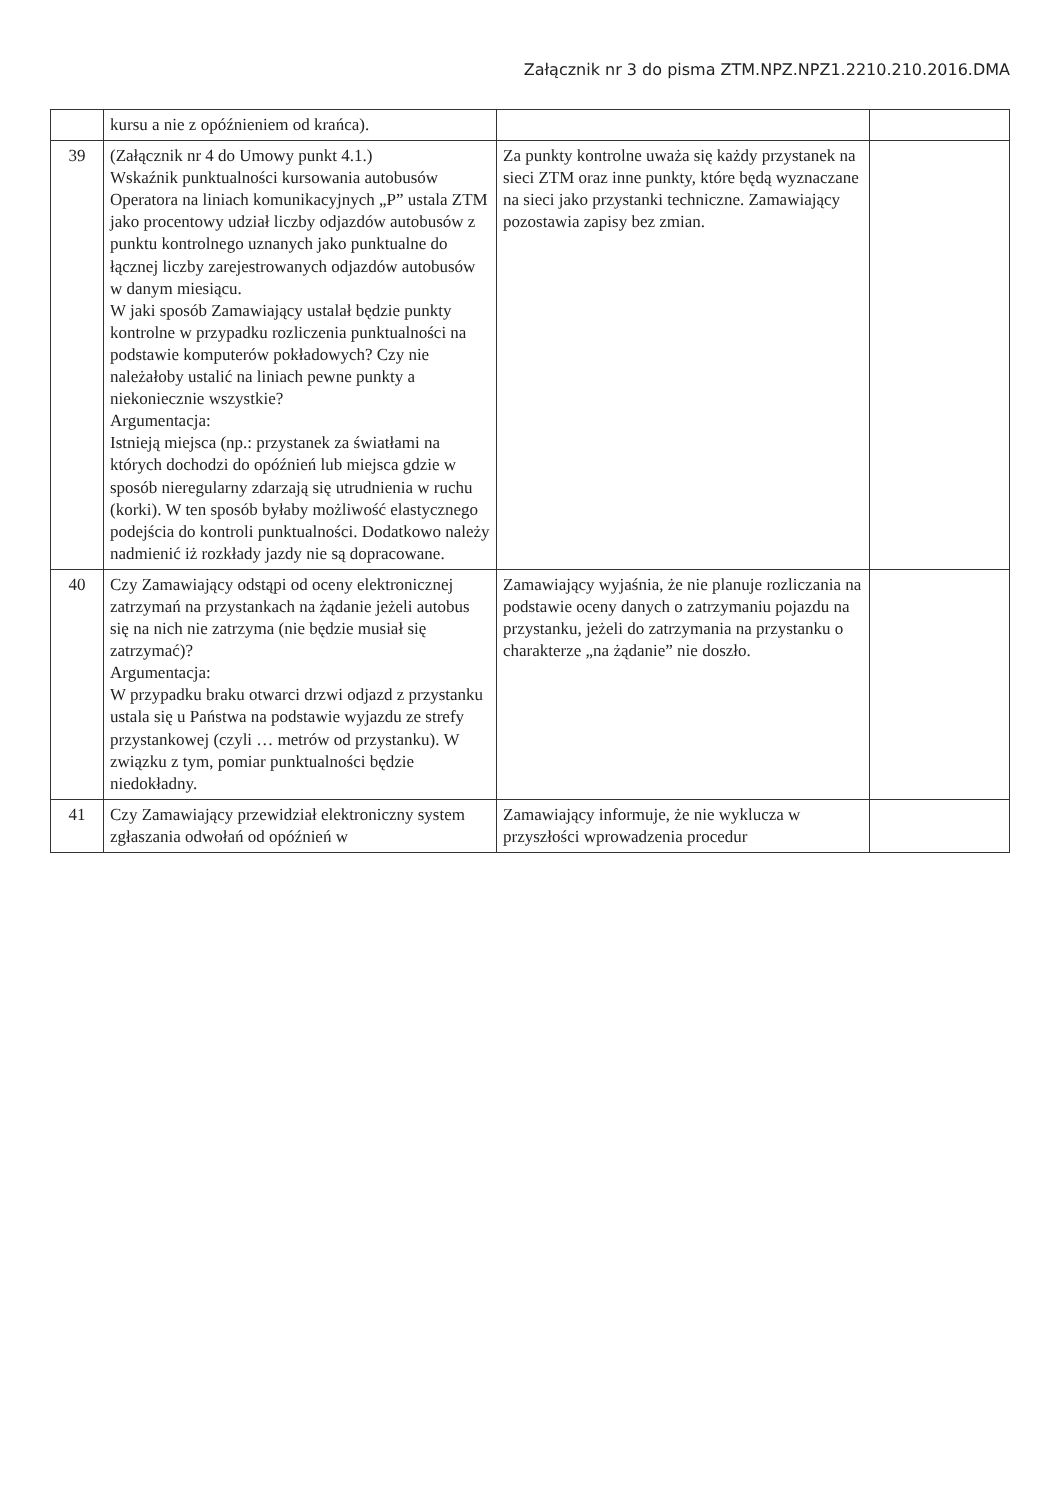Załącznik nr 3 do pisma ZTM.NPZ.NPZ1.2210.210.2016.DMA
| | kursu a nie z opóźnieniem od krańca). | | |
| 39 | (Załącznik nr 4 do Umowy punkt 4.1.) Wskaźnik punktualności kursowania autobusów Operatora na liniach komunikacyjnych „P” ustala ZTM jako procentowy udział liczby odjazdów autobusów z punktu kontrolnego uznanych jako punktualne do łącznej liczby zarejestrowanych odjazdów autobusów w danym miesiącu. W jaki sposób Zamawiający ustalał będzie punkty kontrolne w przypadku rozliczenia punktualności na podstawie komputerów pokładowych? Czy nie należałoby ustalić na liniach pewne punkty a niekoniecznie wszystkie? Argumentacja: Istnieją miejsca (np.: przystanek za światłami na których dochodzi do opóźnień lub miejsca gdzie w sposób nieregularny zdarzają się utrudnienia w ruchu (korki). W ten sposób byłaby możliwość elastycznego podejścia do kontroli punktualności. Dodatkowo należy nadmienić iż rozkłady jazdy nie są dopracowane. | Za punkty kontrolne uważa się każdy przystanek na sieci ZTM oraz inne punkty, które będą wyznaczane na sieci jako przystanki techniczne. Zamawiający pozostawia zapisy bez zmian. | |
| 40 | Czy Zamawiający odstąpi od oceny elektronicznej zatrzymań na przystankach na żądanie jeżeli autobus się na nich nie zatrzyma (nie będzie musiał się zatrzymać)? Argumentacja: W przypadku braku otwarci drzwi odjazd z przystanku ustala się u Państwa na podstawie wyjazdu ze strefy przystankowej (czyli … metrów od przystanku). W związku z tym, pomiar punktualności będzie niedokładny. | Zamawiający wyjaśnia, że nie planuje rozliczania na podstawie oceny danych o zatrzymaniu pojazdu na przystanku, jeżeli do zatrzymania na przystanku o charakterze „na żądanie” nie doszło. | |
| 41 | Czy Zamawiający przewidział elektroniczny system zgłaszania odwołań od opóźnień w | Zamawiający informuje, że nie wyklucza w przyszłości wprowadzenia procedur | |